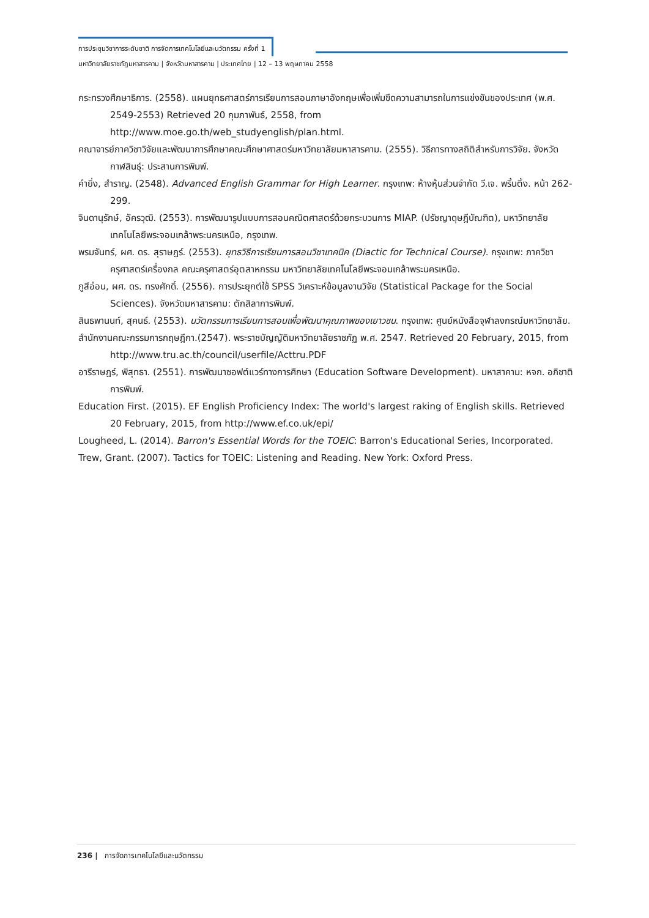การประชุมวิชาการระดับชาติ การจัดการเทคโนโลยีและนวัตกรรม ครั้งที่ 1
มหาวิทยาลัยราชภัฏมหาสารคาม | จังหวัดมหาสารคาม | ประเทศไทย | 12 – 13 พฤษภาคม 2558
กระทรวงศึกษาธิการ. (2558). แผนยุทธศาสตร์การเรียนการสอนภาษาอังกฤษเพื่อเพิ่มขีดความสามารถในการแข่งขันของประเทศ (พ.ศ. 2549-2553) Retrieved 20 กุมภาพันธ์, 2558, from
http://www.moe.go.th/web_studyenglish/plan.html.
คณาจารย์ภาควิชาวิจัยและพัฒนาการศึกษาคณะศึกษาศาสตร์มหาวิทยาลัยมหาสารคาม. (2555). วิธีการทางสถิติสำหรับการวิจัย. จังหวัดกาฬสินธุ์: ประสานการพิมพ์.
คำยิ่ง, สำราญ. (2548). Advanced English Grammar for High Learner. กรุงเทพ: ห้างหุ้นส่วนจำกัด วี.เจ. พริ้นติ้ง. หน้า 262-299.
จินดานุรักษ์, อัครวุฒิ. (2553). การพัฒนารูปแบบการสอนคณิตศาสตร์ด้วยกระบวนการ MIAP. (ปรัชญาดุษฎีบัณฑิต), มหาวิทยาลัยเทคโนโลยีพระจอมเกล้าพระนครเหนือ, กรุงเทพ.
พรมจันทร์, ผศ. ดร. สุราษฎร์. (2553). ยุทธวิธีการเรียนการสอนวิชาเทคนิค (Diactic for Technical Course). กรุงเทพ: ภาควิชาครุศาสตร์เครื่องกล คณะครุศาสตร์อุตสาหกรรม มหาวิทยาลัยเทคโนโลยีพระจอมเกล้าพระนครเหนือ.
ภูสีอ่อน, ผศ. ดร. ทรงศักดิ์. (2556). การประยุกต์ใช้ SPSS วิเคราะห์ข้อมูลงานวิจัย (Statistical Package for the Social Sciences). จังหวัดมหาสารคาม: ตักสิลาการพิมพ์.
สินธพานนท์, สุคนธ์. (2553). นวัตกรรมการเรียนการสอนเพื่อพัฒนาคุณภาพของเยาวชน. กรุงเทพ: ศูนย์หนังสือจุฬาลงกรณ์มหาวิทยาลัย.
สำนักงานคณะกรรมการกฤษฎีกา.(2547). พระราชบัญญัติมหาวิทยาลัยราชภัฏ พ.ศ. 2547. Retrieved 20 February, 2015, from http://www.tru.ac.th/council/userfile/Acttru.PDF
อารีราษฎร์, พิสุทธา. (2551). การพัฒนาซอฟต์แวร์ทางการศึกษา (Education Software Development). มหาสาคาม: หจก. อภิชาติการพิมพ์.
Education First. (2015). EF English Proficiency Index: The world's largest raking of English skills. Retrieved 20 February, 2015, from http://www.ef.co.uk/epi/
Lougheed, L. (2014). Barron's Essential Words for the TOEIC: Barron's Educational Series, Incorporated.
Trew, Grant. (2007). Tactics for TOEIC: Listening and Reading. New York: Oxford Press.
236 | การจัดการเทคโนโลยีและนวัตกรรม